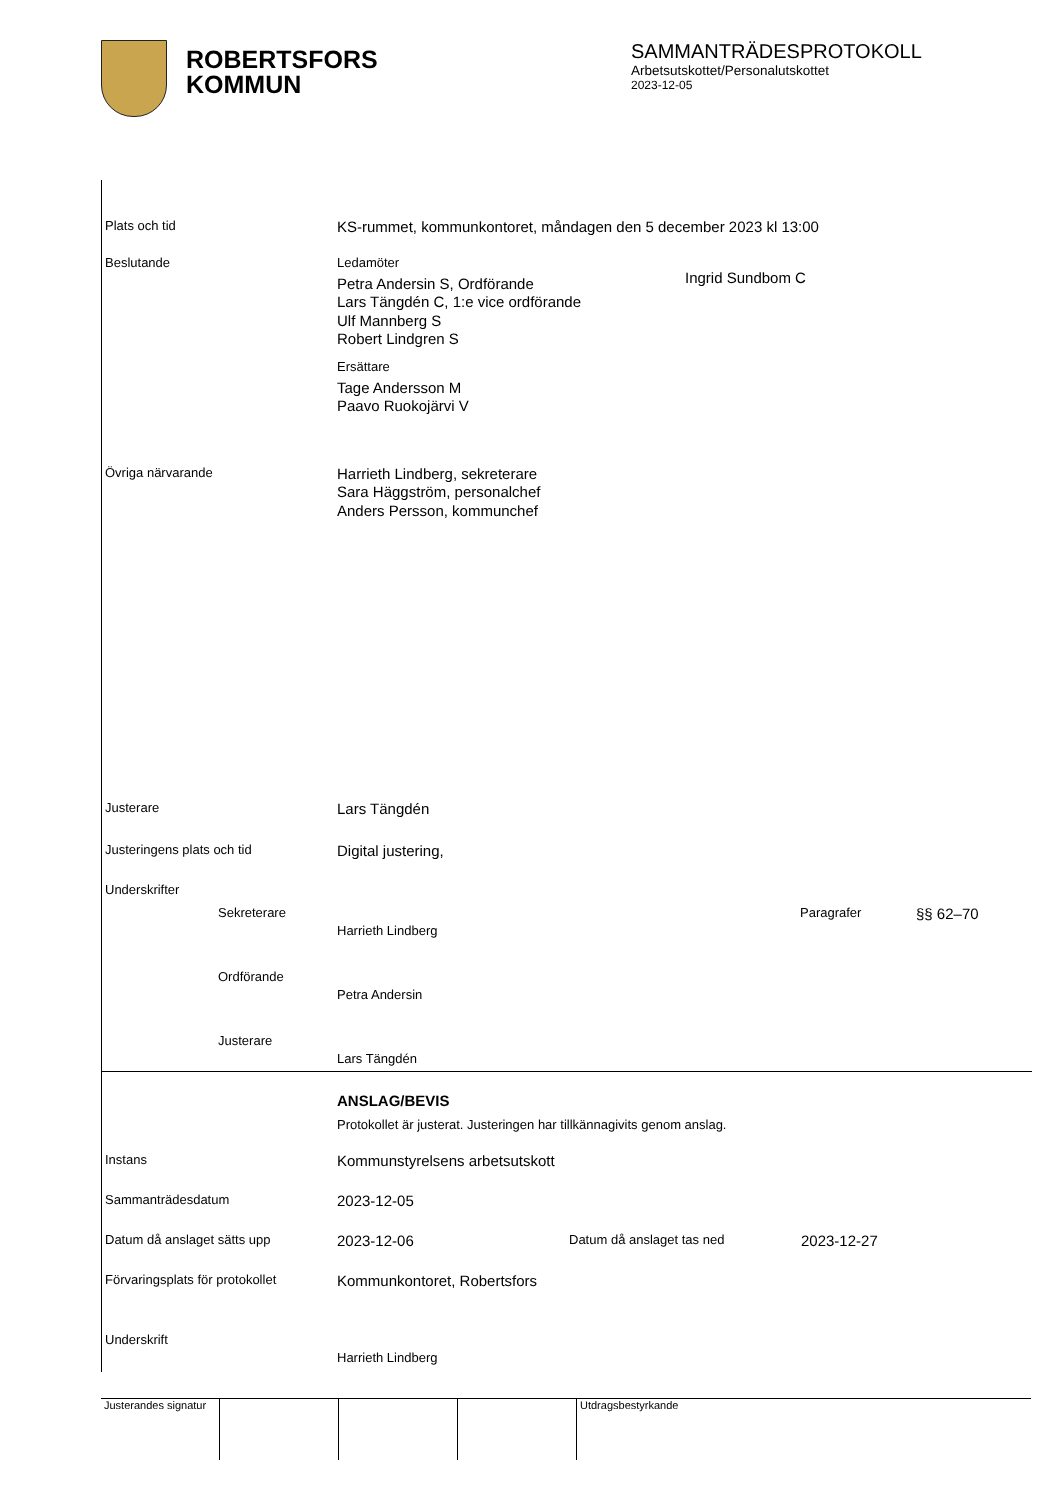ROBERTSFORS
KOMMUN
SAMMANTRÄDESPROTOKOLL
Arbetsutskottet/Personalutskottet
2023-12-05
Plats och tid
KS-rummet, kommunkontoret, måndagen den 5 december 2023 kl 13:00
Beslutande Ledamöter
Petra Andersin S, Ordförande
Lars Tängdén C, 1:e vice ordförande
Ulf Mannberg S
Robert Lindgren S
Ersättare
Tage Andersson M
Paavo Ruokojärvi V
Ingrid Sundbom C
Övriga närvarande
Harrieth Lindberg, sekreterare
Sara Häggström, personalchef
Anders Persson, kommunchef
Justerare
Lars Tängdén
Justeringens plats och tid
Digital justering,
Underskrifter
Sekreterare
Harrieth Lindberg
Paragrafer
§§ 62–70
Ordförande
Petra Andersin
Justerare
Lars Tängdén
ANSLAG/BEVIS
Protokollet är justerat. Justeringen har tillkännagivits genom anslag.
Instans
Kommunstyrelsens arbetsutskott
Sammanträdesdatum
2023-12-05
Datum då anslaget sätts upp
2023-12-06
Datum då anslaget tas ned
2023-12-27
Förvaringsplats för protokollet
Kommunkontoret, Robertsfors
Underskrift
Harrieth Lindberg
Justerandes signatur
Utdragsbestyrkande